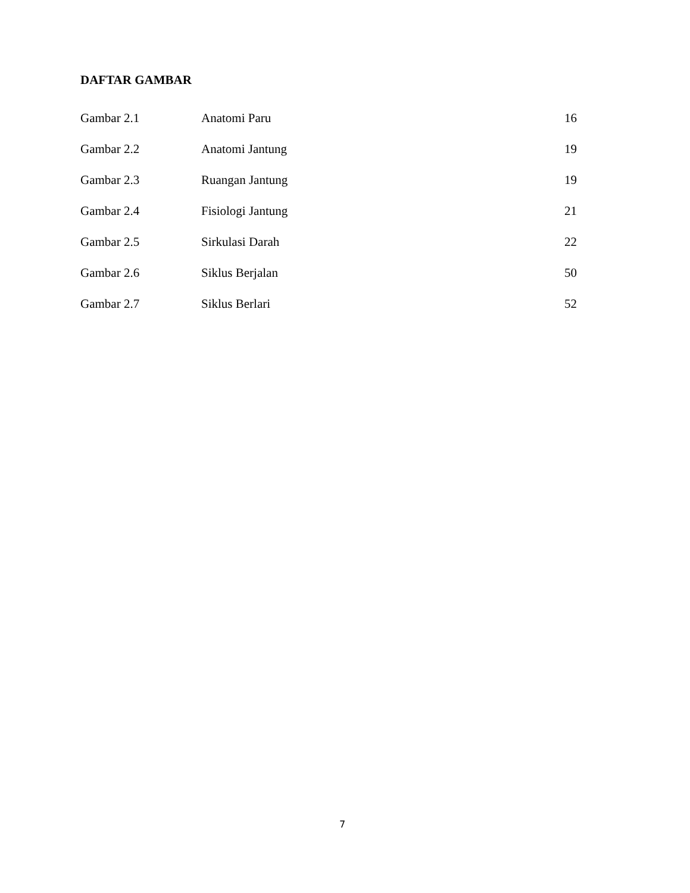DAFTAR GAMBAR
| Gambar 2.1 | Anatomi Paru | 16 |
| Gambar 2.2 | Anatomi Jantung | 19 |
| Gambar 2.3 | Ruangan Jantung | 19 |
| Gambar 2.4 | Fisiologi Jantung | 21 |
| Gambar 2.5 | Sirkulasi Darah | 22 |
| Gambar 2.6 | Siklus Berjalan | 50 |
| Gambar 2.7 | Siklus Berlari | 52 |
7